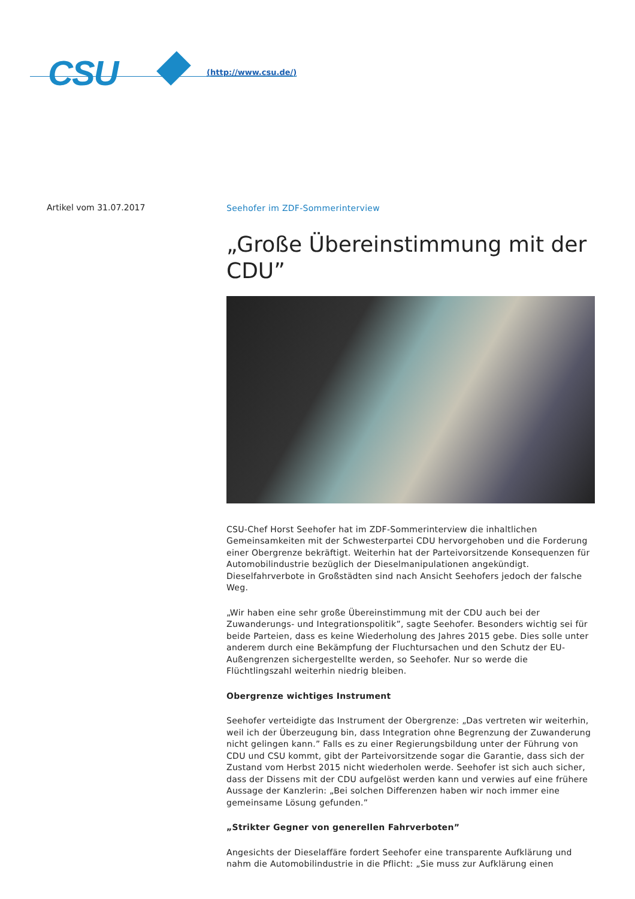CSU (http://www.csu.de/)
Artikel vom 31.07.2017
Seehofer im ZDF-Sommerinterview
„Große Übereinstimmung mit der CDU”
CSU-Chef Horst Seehofer hat im ZDF-Sommerinterview die inhaltlichen Gemeinsamkeiten mit der Schwesterpartei CDU hervorgehoben und die Forderung einer Obergrenze bekräftigt. Weiterhin hat der Parteivorsitzende Konsequenzen für Automobilindustrie bezüglich der Dieselmanipulationen angekündigt. Dieselfahrverbote in Großstädten sind nach Ansicht Seehofers jedoch der falsche Weg.
„Wir haben eine sehr große Übereinstimmung mit der CDU auch bei der Zuwanderungs- und Integrationspolitik”, sagte Seehofer. Besonders wichtig sei für beide Parteien, dass es keine Wiederholung des Jahres 2015 gebe. Dies solle unter anderem durch eine Bekämpfung der Fluchtursachen und den Schutz der EU-Außengrenzen sichergestellte werden, so Seehofer. Nur so werde die Flüchtlingszahl weiterhin niedrig bleiben.
Obergrenze wichtiges Instrument
Seehofer verteidigte das Instrument der Obergrenze: „Das vertreten wir weiterhin, weil ich der Überzeugung bin, dass Integration ohne Begrenzung der Zuwanderung nicht gelingen kann.” Falls es zu einer Regierungsbildung unter der Führung von CDU und CSU kommt, gibt der Parteivorsitzende sogar die Garantie, dass sich der Zustand vom Herbst 2015 nicht wiederholen werde. Seehofer ist sich auch sicher, dass der Dissens mit der CDU aufgelöst werden kann und verwies auf eine frühere Aussage der Kanzlerin: „Bei solchen Differenzen haben wir noch immer eine gemeinsame Lösung gefunden.”
„Strikter Gegner von generellen Fahrverboten”
Angesichts der Dieselaffäre fordert Seehofer eine transparente Aufklärung und nahm die Automobilindustrie in die Pflicht: „Sie muss zur Aufklärung einen